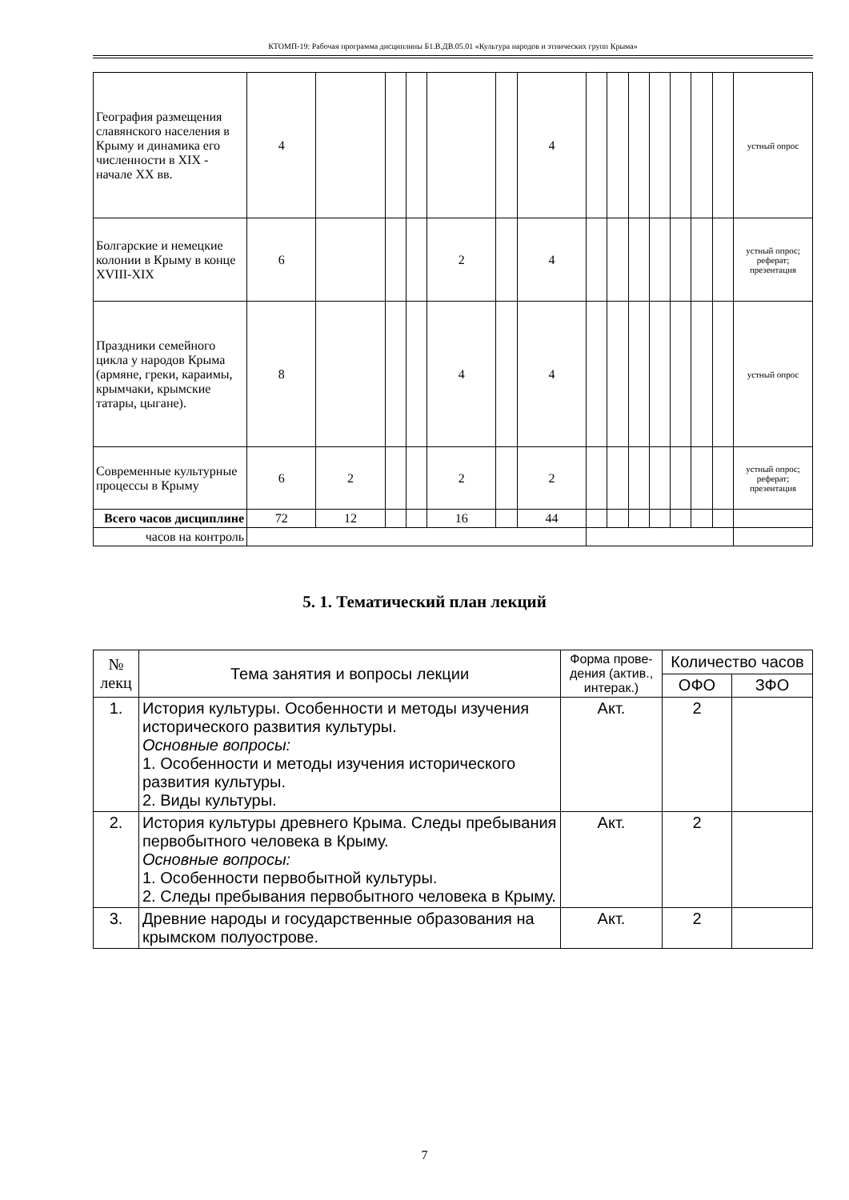КТОМП-19: Рабочая программа дисциплины Б1.В.ДВ.05.01 «Культура народов и этнических групп Крыма»
| География размещения славянского населения в Крыму и динамика его численности в XIX - начале XX вв. | 4 | | | | | | 4 | | | | | | | | устный опрос |
| Болгарские и немецкие колонии в Крыму в конце XVIII-XIX | 6 | | | | 2 | | 4 | | | | | | | | устный опрос; реферат; презентация |
| Праздники семейного цикла у народов Крыма (армяне, греки, караимы, крымчаки, крымские татары, цыгане). | 8 | | | | 4 | | 4 | | | | | | | | устный опрос |
| Современные культурные процессы в Крыму | 6 | 2 | | | 2 | | 2 | | | | | | | | устный опрос; реферат; презентация |
| Всего часов дисциплине | 72 | 12 | | | 16 | | 44 | | | | | | | | |
| часов на контроль | | | | | | | | | | | | | | | |
5. 1. Тематический план лекций
| № лекц | Тема занятия и вопросы лекции | Форма прове-дения (актив., интерак.) | Количество часов | |
| --- | --- | --- | --- | --- |
| | | | ОФО | ЗФО |
| 1. | История культуры. Особенности и методы изучения исторического развития культуры. Основные вопросы: 1. Особенности и методы изучения исторического развития культуры. 2. Виды культуры. | Акт. | 2 | |
| 2. | История культуры древнего Крыма. Следы пребывания первобытного человека в Крыму. Основные вопросы: 1. Особенности первобытной культуры. 2. Следы пребывания первобытного человека в Крыму. | Акт. | 2 | |
| 3. | Древние народы и государственные образования на крымском полуострове. | Акт. | 2 | |
7